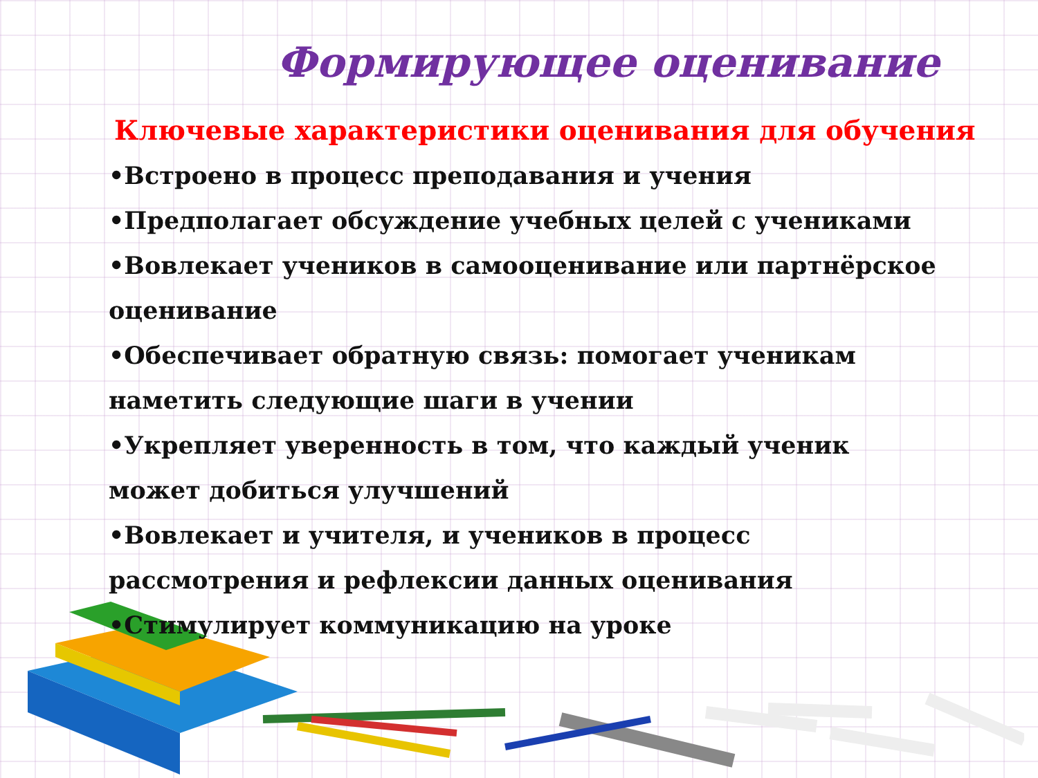Формирующее оценивание
Ключевые характеристики оценивания для обучения
•Встроено в процесс преподавания и учения
•Предполагает обсуждение учебных целей с учениками
•Вовлекает учеников в самооценивание или партнёрское оценивание
•Обеспечивает обратную связь: помогает ученикам наметить следующие шаги в учении
•Укрепляет уверенность в том, что каждый ученик может добиться улучшений
•Вовлекает и учителя, и учеников в процесс рассмотрения и рефлексии данных оценивания
•Стимулирует коммуникацию на уроке